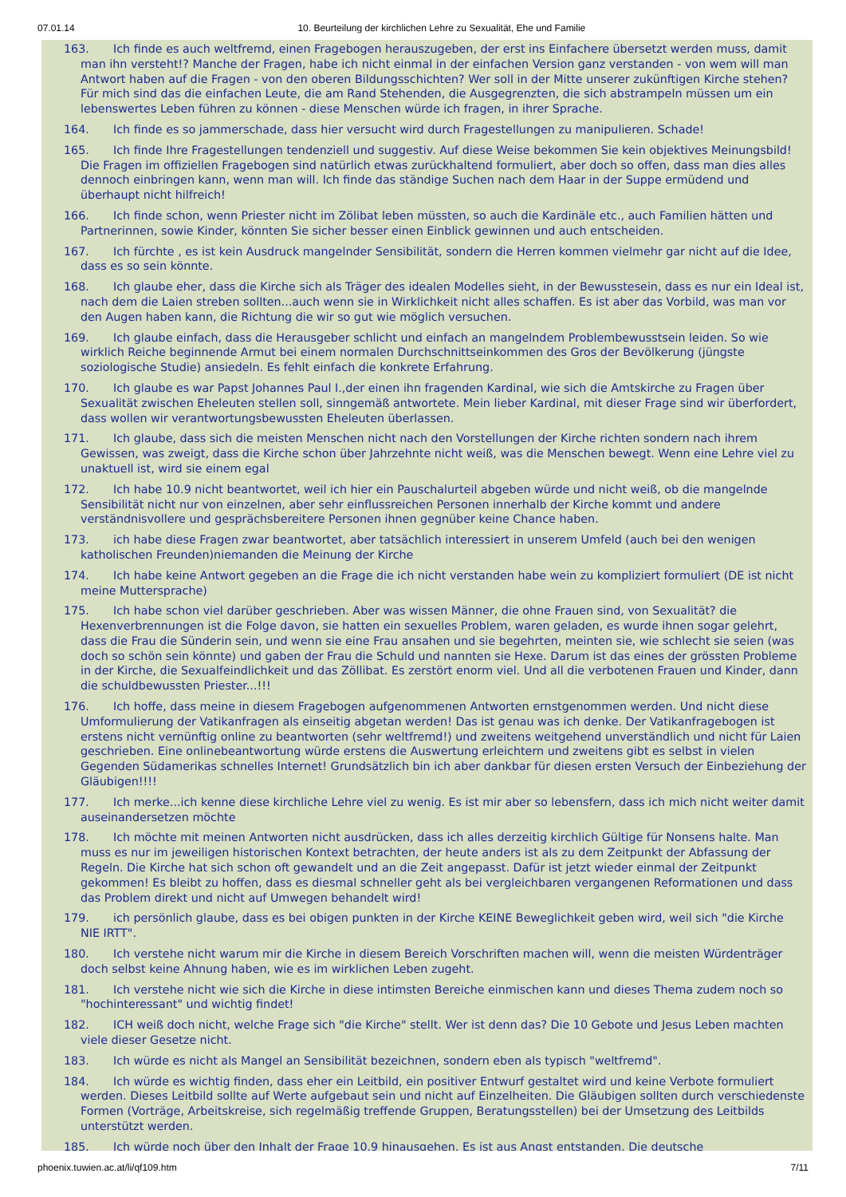07.01.14 10. Beurteilung der kirchlichen Lehre zu Sexualität, Ehe und Familie
163. Ich finde es auch weltfremd, einen Fragebogen herauszugeben, der erst ins Einfachere übersetzt werden muss, damit man ihn versteht!? Manche der Fragen, habe ich nicht einmal in der einfachen Version ganz verstanden - von wem will man Antwort haben auf die Fragen - von den oberen Bildungsschichten? Wer soll in der Mitte unserer zukünftigen Kirche stehen? Für mich sind das die einfachen Leute, die am Rand Stehenden, die Ausgegrenzten, die sich abstrampeln müssen um ein lebenswertes Leben führen zu können - diese Menschen würde ich fragen, in ihrer Sprache.
164. Ich finde es so jammerschade, dass hier versucht wird durch Fragestellungen zu manipulieren. Schade!
165. Ich finde Ihre Fragestellungen tendenziell und suggestiv. Auf diese Weise bekommen Sie kein objektives Meinungsbild! Die Fragen im offiziellen Fragebogen sind natürlich etwas zurückhaltend formuliert, aber doch so offen, dass man dies alles dennoch einbringen kann, wenn man will. Ich finde das ständige Suchen nach dem Haar in der Suppe ermüdend und überhaupt nicht hilfreich!
166. Ich finde schon, wenn Priester nicht im Zölibat leben müssten, so auch die Kardinäle etc., auch Familien hätten und Partnerinnen, sowie Kinder, könnten Sie sicher besser einen Einblick gewinnen und auch entscheiden.
167. Ich fürchte , es ist kein Ausdruck mangelnder Sensibilität, sondern die Herren kommen vielmehr gar nicht auf die Idee, dass es so sein könnte.
168. Ich glaube eher, dass die Kirche sich als Träger des idealen Modelles sieht, in der Bewusstesein, dass es nur ein Ideal ist, nach dem die Laien streben sollten...auch wenn sie in Wirklichkeit nicht alles schaffen. Es ist aber das Vorbild, was man vor den Augen haben kann, die Richtung die wir so gut wie möglich versuchen.
169. Ich glaube einfach, dass die Herausgeber schlicht und einfach an mangelndem Problembewusstsein leiden. So wie wirklich Reiche beginnende Armut bei einem normalen Durchschnittseinkommen des Gros der Bevölkerung (jüngste soziologische Studie) ansiedeln. Es fehlt einfach die konkrete Erfahrung.
170. Ich glaube es war Papst Johannes Paul I.,der einen ihn fragenden Kardinal, wie sich die Amtskirche zu Fragen über Sexualität zwischen Eheleuten stellen soll, sinngemäß antwortete. Mein lieber Kardinal, mit dieser Frage sind wir überfordert, dass wollen wir verantwortungsbewussten Eheleuten überlassen.
171. Ich glaube, dass sich die meisten Menschen nicht nach den Vorstellungen der Kirche richten sondern nach ihrem Gewissen, was zweigt, dass die Kirche schon über Jahrzehnte nicht weiß, was die Menschen bewegt. Wenn eine Lehre viel zu unaktuell ist, wird sie einem egal
172. Ich habe 10.9 nicht beantwortet, weil ich hier ein Pauschalurteil abgeben würde und nicht weiß, ob die mangelnde Sensibilität nicht nur von einzelnen, aber sehr einflussreichen Personen innerhalb der Kirche kommt und andere verständnisvollere und gesprächsbereitere Personen ihnen gegnüber keine Chance haben.
173. ich habe diese Fragen zwar beantwortet, aber tatsächlich interessiert in unserem Umfeld (auch bei den wenigen katholischen Freunden)niemanden die Meinung der Kirche
174. Ich habe keine Antwort gegeben an die Frage die ich nicht verstanden habe wein zu kompliziert formuliert (DE ist nicht meine Muttersprache)
175. Ich habe schon viel darüber geschrieben. Aber was wissen Männer, die ohne Frauen sind, von Sexualität? die Hexenverbrennungen ist die Folge davon, sie hatten ein sexuelles Problem, waren geladen, es wurde ihnen sogar gelehrt, dass die Frau die Sünderin sein, und wenn sie eine Frau ansahen und sie begehrten, meinten sie, wie schlecht sie seien (was doch so schön sein könnte) und gaben der Frau die Schuld und nannten sie Hexe. Darum ist das eines der grössten Probleme in der Kirche, die Sexualfeindlichkeit und das Zöllibat. Es zerstört enorm viel. Und all die verbotenen Frauen und Kinder, dann die schuldbewussten Priester...!!!
176. Ich hoffe, dass meine in diesem Fragebogen aufgenommenen Antworten ernstgenommen werden. Und nicht diese Umformulierung der Vatikanfragen als einseitig abgetan werden! Das ist genau was ich denke. Der Vatikanfragebogen ist erstens nicht vernünftig online zu beantworten (sehr weltfremd!) und zweitens weitgehend unverständlich und nicht für Laien geschrieben. Eine onlinebeantwortung würde erstens die Auswertung erleichtern und zweitens gibt es selbst in vielen Gegenden Südamerikas schnelles Internet! Grundsätzlich bin ich aber dankbar für diesen ersten Versuch der Einbeziehung der Gläubigen!!!!
177. Ich merke...ich kenne diese kirchliche Lehre viel zu wenig. Es ist mir aber so lebensfern, dass ich mich nicht weiter damit auseinandersetzen möchte
178. Ich möchte mit meinen Antworten nicht ausdrücken, dass ich alles derzeitig kirchlich Gültige für Nonsens halte. Man muss es nur im jeweiligen historischen Kontext betrachten, der heute anders ist als zu dem Zeitpunkt der Abfassung der Regeln. Die Kirche hat sich schon oft gewandelt und an die Zeit angepasst. Dafür ist jetzt wieder einmal der Zeitpunkt gekommen! Es bleibt zu hoffen, dass es diesmal schneller geht als bei vergleichbaren vergangenen Reformationen und dass das Problem direkt und nicht auf Umwegen behandelt wird!
179. ich persönlich glaube, dass es bei obigen punkten in der Kirche KEINE Beweglichkeit geben wird, weil sich "die Kirche NIE IRTT".
180. Ich verstehe nicht warum mir die Kirche in diesem Bereich Vorschriften machen will, wenn die meisten Würdenträger doch selbst keine Ahnung haben, wie es im wirklichen Leben zugeht.
181. Ich verstehe nicht wie sich die Kirche in diese intimsten Bereiche einmischen kann und dieses Thema zudem noch so "hochinteressant" und wichtig findet!
182. ICH weiß doch nicht, welche Frage sich "die Kirche" stellt. Wer ist denn das? Die 10 Gebote und Jesus Leben machten viele dieser Gesetze nicht.
183. Ich würde es nicht als Mangel an Sensibilität bezeichnen, sondern eben als typisch "weltfremd".
184. Ich würde es wichtig finden, dass eher ein Leitbild, ein positiver Entwurf gestaltet wird und keine Verbote formuliert werden. Dieses Leitbild sollte auf Werte aufgebaut sein und nicht auf Einzelheiten. Die Gläubigen sollten durch verschiedenste Formen (Vorträge, Arbeitskreise, sich regelmäßig treffende Gruppen, Beratungsstellen) bei der Umsetzung des Leitbilds unterstützt werden.
185. Ich würde noch über den Inhalt der Frage 10.9 hinausgehen. Es ist aus Angst entstanden. Die deutsche
phoenix.tuwien.ac.at/li/qf109.htm 7/11